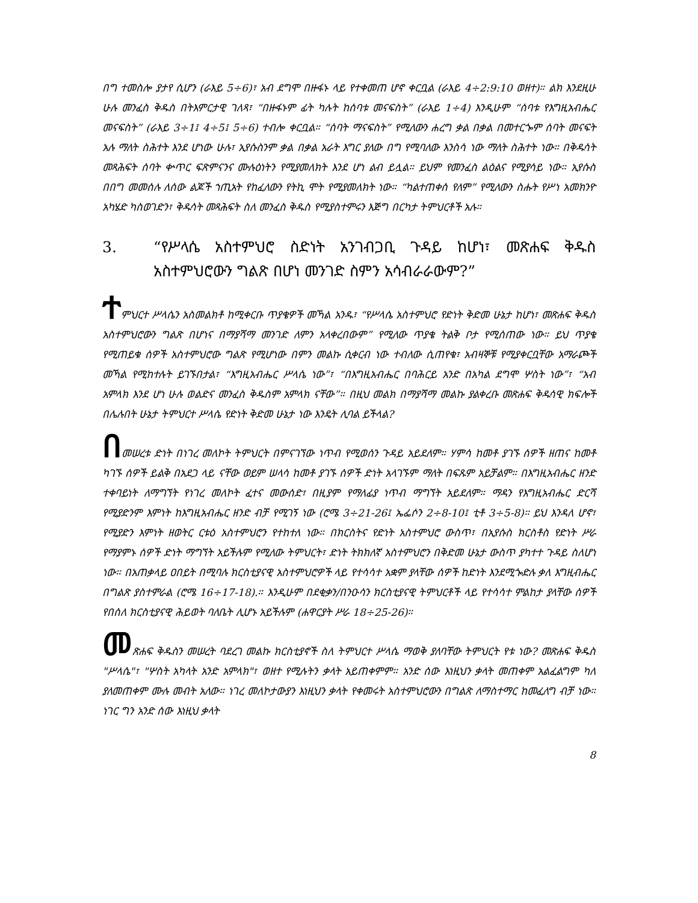በግ ተመስሎ ያታየ ሲሆን (ራእይ 5÷6)፣ አብ ደግሞ በዙፋኑ ላይ የተቀመጠ ሆኖ ቀርቧል (ራእይ 4÷2:9:10 ወዘተ)። ልክ እንደዚሁ ሁሉ መንፈስ ቅዱስ በትእምርታዊ ገለጻ፣ “በዙፋኑም ፊት ካሉት ከሰባቱ መናፍስት” (ራእይ 1÷4) እንዲሁም “ሰባቱ የእግዚአብሔር መናፍስት” (ራእይ 3÷1፤ 4÷5፤ 5÷6) ተብሎ ቀርቧል። “ሰባት ማናፍስት” የሚለውን ሐረግ ቃል በቃል በመተርጐም ሰባት መናፍት አሉ ማለት ስሕተት እንደ ሆነው ሁሉ፣ ኢየሱስንም ቃል በቃል አራት እግር ያለው በግ የሚባለው እንስሳ ነው ማለት ስሕተት ነው። በቅዱሳት መጻሕፍት ሰባት ቍጥር ፍጽምናንና ሙሉዕነትን የሚያመለክት እንደ ሆነ ልብ ይሏል። ይህም የመንፈስ ልዕልና የሚያሳይ ነው። ኢየሱስ በበግ መመሰሉ ለሰው ልጆች ኀጢአት የከፈለውን የትኪ ሞት የሚያመለክት ነው። “ካልተጠቀሰ የለም” የሚለውን ስሑት የሥነ አመክንዮ አካሄድ ካስወገድን፣ ቅዱሳት መጻሕፍት ስለ መንፈስ ቅዱስ የሚያስተምሩን እጅግ በርካታ ትምህርቶች አሉ።
3. “የሥላሴ አስተምህሮ ስድነት አንገብጋቢ ጉዳይ ከሆነ፣ መጽሐፍ ቅዱስ አስተምህሮውን ግልጽ በሆነ መንገድ ስምን አሳብራራውም?”
ተምህርተ ሥላሴን አስመልክቶ ከሚቀርቡ ጥያቄዎች መኻል አንዱ፣ “የሥላሴ አስተምህሮ የድነት ቅድመ ሁኔታ ከሆነ፣ መጽሐፍ ቅዱስ አስተምህሮውን ግልጽ በሆነና በማያሻማ መንገድ ለምን አላቀረበውም” የሚለው ጥያቄ ትልቅ ቦታ የሚሰጠው ነው። ይህ ጥያቄ የሚጠይቁ ሰዎች አስተምህሮው ግልጽ የሚሆነው በምን መልኩ ሲቀርብ ነው ተብለው ሲጠየቁ፣ አብዛኞቹ የሚያቀርቧቸው አማራጮች መኻል የሚከተሉት ይገኙበታል፣ “እግዚአብሔር ሥላሴ ነው”፣ “በእግዚአብሔር በባሕርይ አንድ በአካል ደግሞ ሦስት ነው”፣ “አብ አምላክ እንደ ሆነ ሁሉ ወልድና መንፈስ ቅዱስም አምላክ ናቸው”። በዚህ መልክ በማያሻማ መልኩ ያልቀረቡ መጽሐፍ ቅዱሳዊ ክፍሎች በሌሉበት ሁኔታ ትምህርተ ሥላሴ የድነት ቅድመ ሁኔታ ነው እንዴት ሊባል ይችላል?
በመሠረቱ ድነት በነገረ መለኮት ትምህርት በምናገኘው ነጥብ የሚወሰን ጉዳይ አይደለም። ሃምሳ ከመቶ ያገኙ ሰዎች ዘጠና ከመቶ ካገኙ ሰዎች ይልቅ በአደጋ ላይ ናቸው ወይም ሠላሳ ከመቶ ያገኙ ሰዎች ድነት አላገኙም ማለት በፍጹም አይቻልም። በእግዚአብሔር ዘንድ ተቀባይነት ለማግኘት የነገረ መለኮት ፈተና መውሰድ፣ በዚያም የማለፊያ ነጥብ ማግኘት አይደለም። ማዳን የእግዚአብሔር ድርሻ የሚያድንም እምነት ከእግዚአብሔር ዘንድ ብቻ የሚገኝ ነው (ሮሜ 3÷21-26፤ ኤፌሶን 2÷8-10፤ ቲቶ 3÷5-8)። ይህ እንዳለ ሆኖ፣ የሚያድን እምነት ዘወትር ርቱዕ አስተምህሮን የተከተለ ነው። በክርስትና የድነት አስተምህሮ ውስጥ፣ በኢየሱስ ክርስቶስ የድነት ሥራ የማያምኑ ሰዎች ድነት ማግኘት አይችሉም የሚለው ትምህርት፣ ድነት ትክክለኛ አስተምህሮን በቅድመ ሁኔታ ውስጥ ያካተተ ጉዳይ ስለሆነ ነው። በአጠቃላይ ዐበይት በሚባሉ ክርስቲያናዊ አስተምህሮዎች ላይ የተሳሳተ አቋም ያላቸው ሰዎች ከድነት እንደሚጐድሉ ቃለ እግዚብሔር በግልጽ ያስተምራል (ሮሜ 16÷17-18).። እንዲሁም በደቂቃን/በንዑሳን ክርስቲያናዊ ትምህርቶች ላይ የተሳሳተ ምልከታ ያላቸው ሰዎች የበሰለ ክርስቲያናዊ ሕይወት ባለቤት ሊሆኑ አይችሉም (ሐዋርያት ሥራ 18÷25-26)።
መጽሐፍ ቅዱስን መሠረት ባደረገ መልኩ ክርስቲያኖች ስለ ትምህርተ ሥላሴ ማወቅ ያለባቸው ትምህርት የቱ ነው? መጽሐፍ ቅዱስ "ሥላሴ"፣ "ሦስት አካላት አንድ አምላክ"፣ ወዘተ የሚሉትን ቃላት አይጠቀምም። አንድ ሰው እነዚህን ቃላት መጠቀም አልፈልግም ካለ ያለመጠቀም ሙሉ መብት አለው። ነገረ መለኮታውያን እነዚህን ቃላት የቀመሩት አስተምህሮውን በግልጽ ለማስተማር ከመፈለግ ብቻ ነው። ነገር ግን አንድ ሰው እነዚህ ቃላት
8